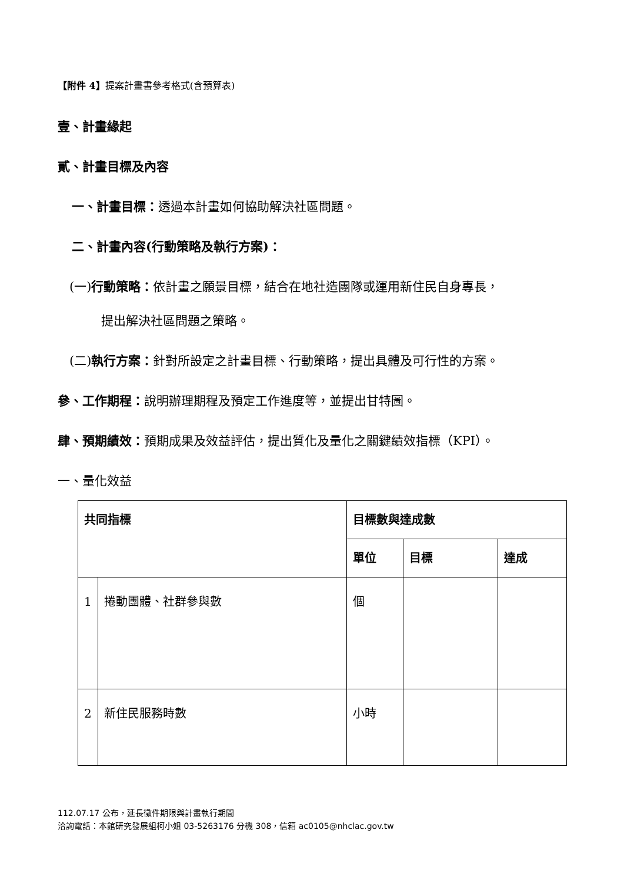【附件 4】提案計畫書參考格式(含預算表)
壹、計畫緣起
貳、計畫目標及內容
一、計畫目標：透過本計畫如何協助解決社區問題。
二、計畫內容(行動策略及執行方案)：
(一)行動策略：依計畫之願景目標，結合在地社造團隊或運用新住民自身專長，
提出解決社區問題之策略。
(二)執行方案：針對所設定之計畫目標、行動策略，提出具體及可行性的方案。
參、工作期程：說明辦理期程及預定工作進度等，並提出甘特圖。
肆、預期績效：預期成果及效益評估，提出質化及量化之關鍵績效指標（KPI）。
一、量化效益
| 共同指標 | | 目標數與達成數 | | |
| | | 單位 | 目標 | 達成 |
| 1 | 捲動團體、社群參與數 | 個 | | |
| 2 | 新住民服務時數 | 小時 | | |
112.07.17 公布，延長徵件期限與計畫執行期間
洽詢電話：本館研究發展組柯小姐 03-5263176 分機 308，信箱 ac0105@nhclac.gov.tw